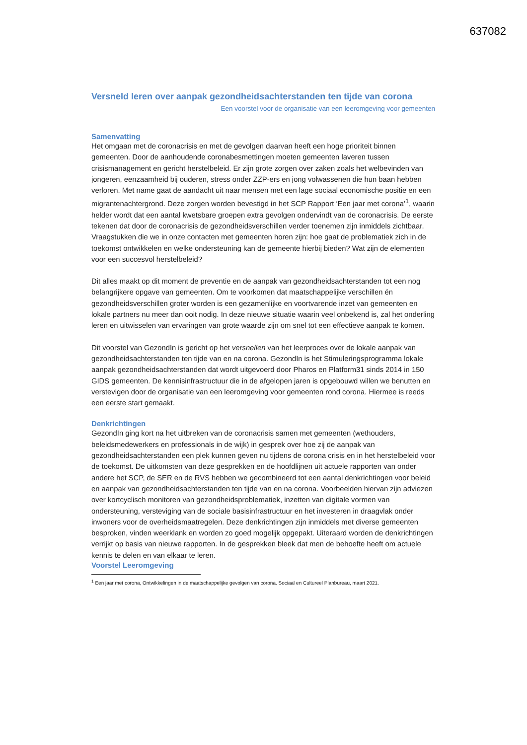637082
Versneld leren over aanpak gezondheidsachterstanden ten tijde van corona
Een voorstel voor de organisatie van een leeromgeving voor gemeenten
Samenvatting
Het omgaan met de coronacrisis en met de gevolgen daarvan heeft een hoge prioriteit binnen gemeenten. Door de aanhoudende coronabesmettingen moeten gemeenten laveren tussen crisismanagement en gericht herstelbeleid. Er zijn grote zorgen over zaken zoals het welbevinden van jongeren, eenzaamheid bij ouderen, stress onder ZZP-ers en jong volwassenen die hun baan hebben verloren. Met name gaat de aandacht uit naar mensen met een lage sociaal economische positie en een migrantenachtergrond. Deze zorgen worden bevestigd in het SCP Rapport ‘Een jaar met corona’<sup>1</sup>, waarin helder wordt dat een aantal kwetsbare groepen extra gevolgen ondervindt van de coronacrisis. De eerste tekenen dat door de coronacrisis de gezondheidsverschillen verder toenemen zijn inmiddels zichtbaar. Vraagstukken die we in onze contacten met gemeenten horen zijn: hoe gaat de problematiek zich in de toekomst ontwikkelen en welke ondersteuning kan de gemeente hierbij bieden? Wat zijn de elementen voor een succesvol herstelbeleid?
Dit alles maakt op dit moment de preventie en de aanpak van gezondheidsachterstanden tot een nog belangrijkere opgave van gemeenten. Om te voorkomen dat maatschappelijke verschillen én gezondheidsverschillen groter worden is een gezamenlijke en voortvarende inzet van gemeenten en lokale partners nu meer dan ooit nodig. In deze nieuwe situatie waarin veel onbekend is, zal het onderling leren en uitwisselen van ervaringen van grote waarde zijn om snel tot een effectieve aanpak te komen.
Dit voorstel van GezondIn is gericht op het versnellen van het leerproces over de lokale aanpak van gezondheidsachterstanden ten tijde van en na corona. GezondIn is het Stimuleringsprogramma lokale aanpak gezondheidsachterstanden dat wordt uitgevoerd door Pharos en Platform31 sinds 2014 in 150 GIDS gemeenten. De kennisinfrastructuur die in de afgelopen jaren is opgebouwd willen we benutten en verstevigen door de organisatie van een leeromgeving voor gemeenten rond corona. Hiermee is reeds een eerste start gemaakt.
Denkrichtingen
GezondIn ging kort na het uitbreken van de coronacrisis samen met gemeenten (wethouders, beleidsmedewerkers en professionals in de wijk) in gesprek over hoe zij de aanpak van gezondheidsachterstanden een plek kunnen geven nu tijdens de corona crisis en in het herstelbeleid voor de toekomst. De uitkomsten van deze gesprekken en de hoofdlijnen uit actuele rapporten van onder andere het SCP, de SER en de RVS hebben we gecombineerd tot een aantal denkrichtingen voor beleid en aanpak van gezondheidsachterstanden ten tijde van en na corona. Voorbeelden hiervan zijn adviezen over kortcyclisch monitoren van gezondheidsproblematiek, inzetten van digitale vormen van ondersteuning, versteviging van de sociale basisinfrastructuur en het investeren in draagvlak onder inwoners voor de overheidsmaatregelen. Deze denkrichtingen zijn inmiddels met diverse gemeenten besproken, vinden weerklank en worden zo goed mogelijk opgepakt. Uiteraard worden de denkrichtingen verrijkt op basis van nieuwe rapporten. In de gesprekken bleek dat men de behoefte heeft om actuele kennis te delen en van elkaar te leren.
Voorstel Leeromgeving
<sup>1</sup> Een jaar met corona, Ontwikkelingen in de maatschappelijke gevolgen van corona. Sociaal en Cultureel Planbureau, maart 2021.